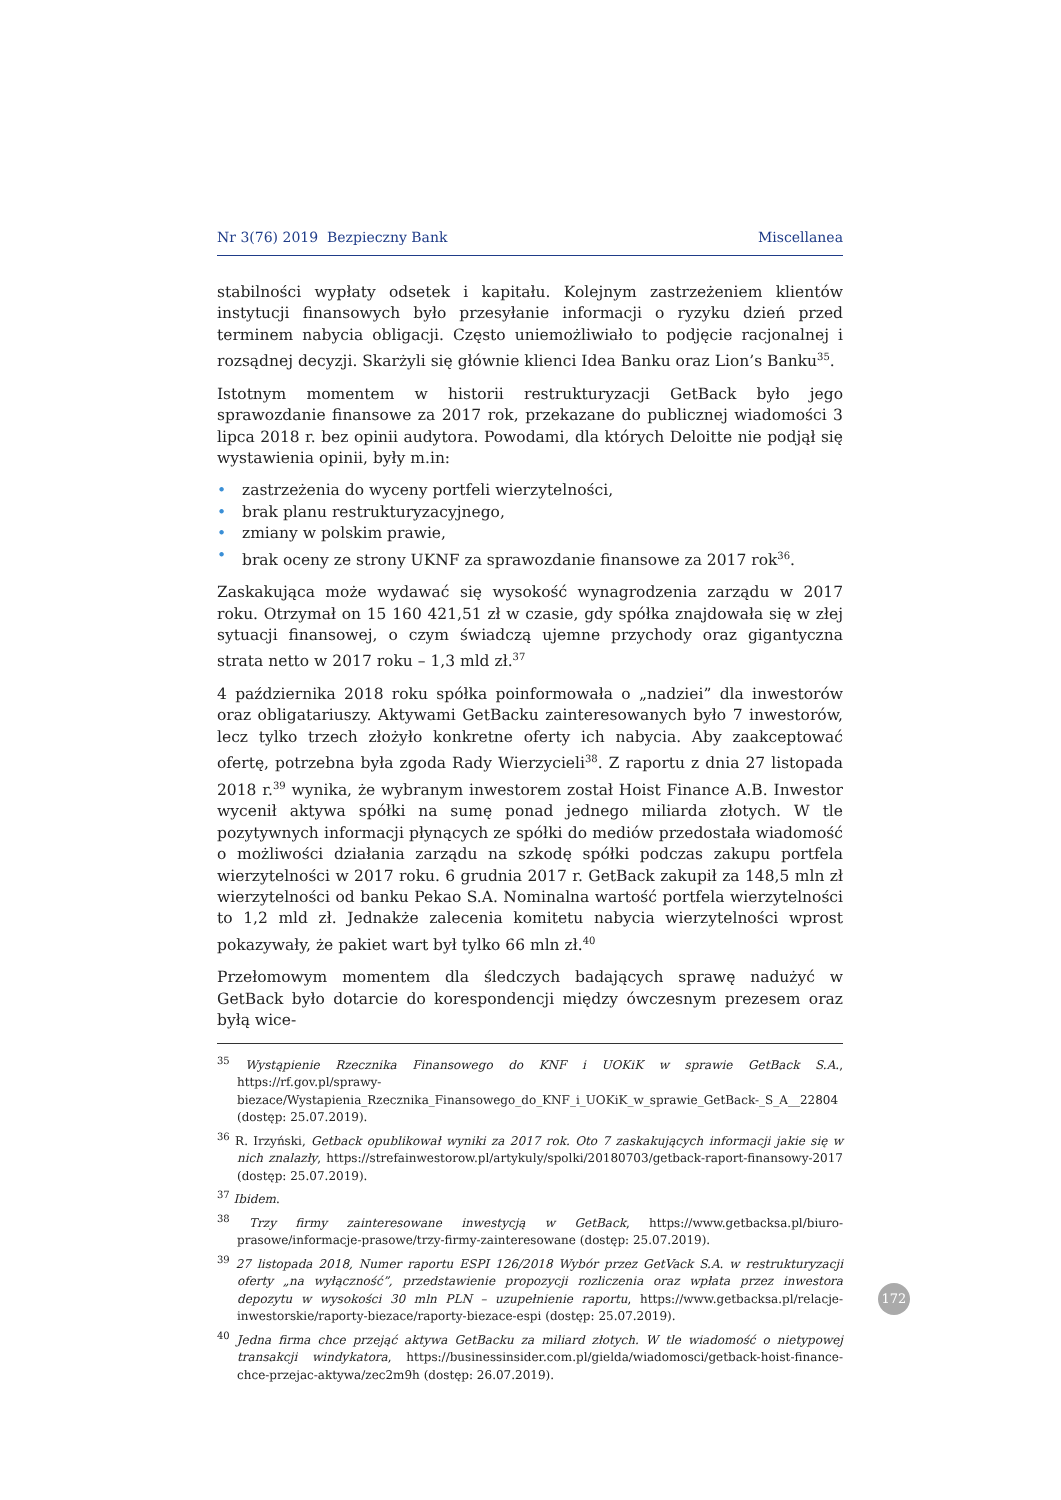Nr 3(76) 2019 Bezpieczny Bank Miscellanea
stabilności wypłaty odsetek i kapitału. Kolejnym zastrzeżeniem klientów instytucji finansowych było przesyłanie informacji o ryzyku dzień przed terminem nabycia obligacji. Często uniemożliwiało to podjęcie racjonalnej i rozsądnej decyzji. Skarżyli się głównie klienci Idea Banku oraz Lion’s Banku<sup>35</sup>.
Istotnym momentem w historii restrukturyzacji GetBack było jego sprawozdanie finansowe za 2017 rok, przekazane do publicznej wiadomości 3 lipca 2018 r. bez opinii audytora. Powodami, dla których Deloitte nie podjął się wystawienia opinii, były m.in:
• zastrzeżenia do wyceny portfeli wierzytelności,
• brak planu restrukturyzacyjnego,
• zmiany w polskim prawie,
• brak oceny ze strony UKNF za sprawozdanie finansowe za 2017 rok<sup>36</sup>.
Zaskakująca może wydawać się wysokość wynagrodzenia zarządu w 2017 roku. Otrzymał on 15 160 421,51 zł w czasie, gdy spółka znajdowała się w złej sytuacji finansowej, o czym świadczą ujemne przychody oraz gigantyczna strata netto w 2017 roku – 1,3 mld zł.<sup>37</sup>
4 października 2018 roku spółka poinformowała o „nadziei” dla inwestorów oraz obligatariuszy. Aktywami GetBacku zainteresowanych było 7 inwestorów, lecz tylko trzech złożyło konkretne oferty ich nabycia. Aby zaakceptować ofertę, potrzebna była zgoda Rady Wierzycieli<sup>38</sup>. Z raportu z dnia 27 listopada 2018 r.<sup>39</sup> wynika, że wybranym inwestorem został Hoist Finance A.B. Inwestor wycenił aktywa spółki na sumę ponad jednego miliarda złotych. W tle pozytywnych informacji płynących ze spółki do mediów przedostała wiadomość o możliwości działania zarządu na szkodę spółki podczas zakupu portfela wierzytelności w 2017 roku. 6 grudnia 2017 r. GetBack zakupił za 148,5 mln zł wierzytelności od banku Pekao S.A. Nominalna wartość portfela wierzytelności to 1,2 mld zł. Jednakże zalecenia komitetu nabycia wierzytelności wprost pokazywały, że pakiet wart był tylko 66 mln zł.<sup>40</sup>
Przełomowym momentem dla śledczych badających sprawę nadużyć w GetBack było dotarcie do korespondencji między ówczesnym prezesem oraz byłą wice-
<sup>35</sup> Wystąpienie Rzecznika Finansowego do KNF i UOKiK w sprawie GetBack S.A., https://rf.gov.pl/sprawy-biezace/Wystapienia_Rzecznika_Finansowego_do_KNF_i_UOKiK_w_sprawie_GetBack-_S_A__22804 (dostęp: 25.07.2019).
<sup>36</sup> R. Irzyński, Getback opublikował wyniki za 2017 rok. Oto 7 zaskakujących informacji jakie się w nich znalazły, https://strefainwestorow.pl/artykuly/spolki/20180703/getback-raport-finansowy-2017 (dostęp: 25.07.2019).
<sup>37</sup> Ibidem.
<sup>38</sup> Trzy firmy zainteresowane inwestycją w GetBack, https://www.getbacksa.pl/biuro-prasowe/informacje-prasowe/trzy-firmy-zainteresowane (dostęp: 25.07.2019).
<sup>39</sup> 27 listopada 2018, Numer raportu ESPI 126/2018 Wybór przez GetVack S.A. w restrukturyzacji oferty „na wyłączność”, przedstawienie propozycji rozliczenia oraz wpłata przez inwestora depozytu w wysokości 30 mln PLN – uzupełnienie raportu, https://www.getbacksa.pl/relacje-inwestorskie/raporty-biezace/raporty-biezace-espi (dostęp: 25.07.2019).
<sup>40</sup> Jedna firma chce przejąć aktywa GetBacku za miliard złotych. W tle wiadomość o nietypowej transakcji windykatora, https://businessinsider.com.pl/gielda/wiadomosci/getback-hoist-finance-chce-przejac-aktywa/zec2m9h (dostęp: 26.07.2019).
172